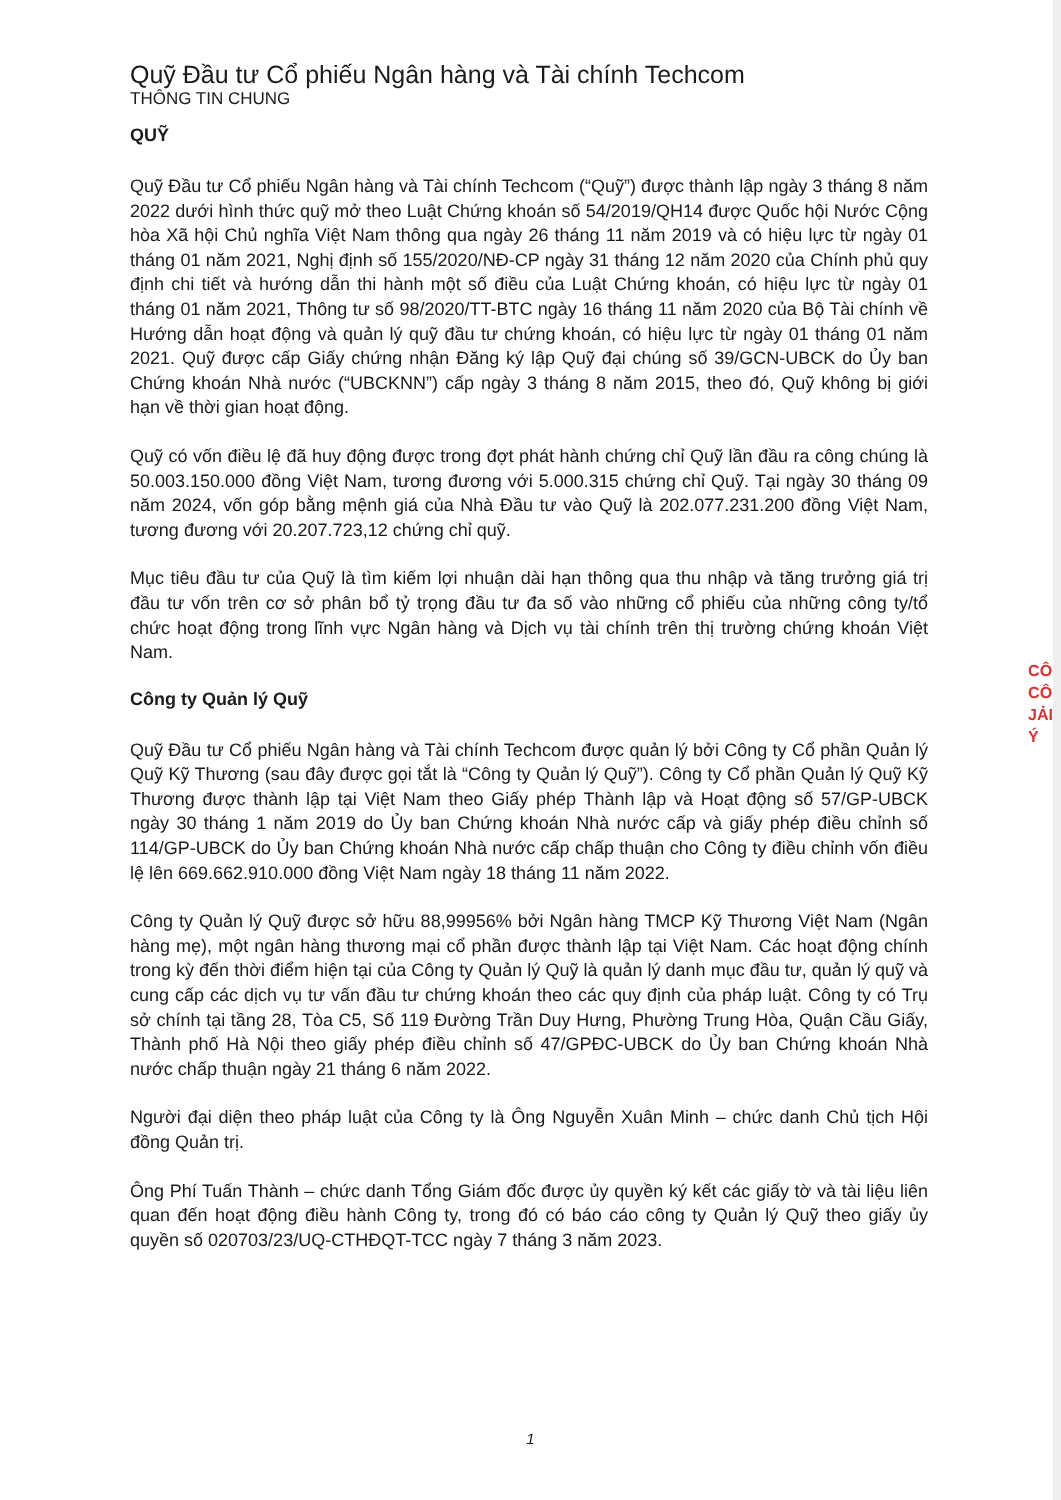Quỹ Đầu tư Cổ phiếu Ngân hàng và Tài chính Techcom
THÔNG TIN CHUNG
QUỸ
Quỹ Đầu tư Cổ phiếu Ngân hàng và Tài chính Techcom (“Quỹ”) được thành lập ngày 3 tháng 8 năm 2022 dưới hình thức quỹ mở theo Luật Chứng khoán số 54/2019/QH14 được Quốc hội Nước Cộng hòa Xã hội Chủ nghĩa Việt Nam thông qua ngày 26 tháng 11 năm 2019 và có hiệu lực từ ngày 01 tháng 01 năm 2021, Nghị định số 155/2020/NĐ-CP ngày 31 tháng 12 năm 2020 của Chính phủ quy định chi tiết và hướng dẫn thi hành một số điều của Luật Chứng khoán, có hiệu lực từ ngày 01 tháng 01 năm 2021, Thông tư số 98/2020/TT-BTC ngày 16 tháng 11 năm 2020 của Bộ Tài chính về Hướng dẫn hoạt động và quản lý quỹ đầu tư chứng khoán, có hiệu lực từ ngày 01 tháng 01 năm 2021. Quỹ được cấp Giấy chứng nhận Đăng ký lập Quỹ đại chúng số 39/GCN-UBCK do Ủy ban Chứng khoán Nhà nước (“UBCKNN”) cấp ngày 3 tháng 8 năm 2015, theo đó, Quỹ không bị giới hạn về thời gian hoạt động.
Quỹ có vốn điều lệ đã huy động được trong đợt phát hành chứng chỉ Quỹ lần đầu ra công chúng là 50.003.150.000 đồng Việt Nam, tương đương với 5.000.315 chứng chỉ Quỹ. Tại ngày 30 tháng 09 năm 2024, vốn góp bằng mệnh giá của Nhà Đầu tư vào Quỹ là 202.077.231.200 đồng Việt Nam, tương đương với 20.207.723,12 chứng chỉ quỹ.
Mục tiêu đầu tư của Quỹ là tìm kiếm lợi nhuận dài hạn thông qua thu nhập và tăng trưởng giá trị đầu tư vốn trên cơ sở phân bổ tỷ trọng đầu tư đa số vào những cổ phiếu của những công ty/tổ chức hoạt động trong lĩnh vực Ngân hàng và Dịch vụ tài chính trên thị trường chứng khoán Việt Nam.
Công ty Quản lý Quỹ
Quỹ Đầu tư Cổ phiếu Ngân hàng và Tài chính Techcom được quản lý bởi Công ty Cổ phần Quản lý Quỹ Kỹ Thương (sau đây được gọi tắt là “Công ty Quản lý Quỹ”). Công ty Cổ phần Quản lý Quỹ Kỹ Thương được thành lập tại Việt Nam theo Giấy phép Thành lập và Hoạt động số 57/GP-UBCK ngày 30 tháng 1 năm 2019 do Ủy ban Chứng khoán Nhà nước cấp và giấy phép điều chỉnh số 114/GP-UBCK do Ủy ban Chứng khoán Nhà nước cấp chấp thuận cho Công ty điều chỉnh vốn điều lệ lên 669.662.910.000 đồng Việt Nam ngày 18 tháng 11 năm 2022.
Công ty Quản lý Quỹ được sở hữu 88,99956% bởi Ngân hàng TMCP Kỹ Thương Việt Nam (Ngân hàng mẹ), một ngân hàng thương mại cổ phần được thành lập tại Việt Nam. Các hoạt động chính trong kỳ đến thời điểm hiện tại của Công ty Quản lý Quỹ là quản lý danh mục đầu tư, quản lý quỹ và cung cấp các dịch vụ tư vấn đầu tư chứng khoán theo các quy định của pháp luật. Công ty có Trụ sở chính tại tầng 28, Tòa C5, Số 119 Đường Trần Duy Hưng, Phường Trung Hòa, Quận Cầu Giấy, Thành phố Hà Nội theo giấy phép điều chỉnh số 47/GPĐC-UBCK do Ủy ban Chứng khoán Nhà nước chấp thuận ngày 21 tháng 6 năm 2022.
Người đại diện theo pháp luật của Công ty là Ông Nguyễn Xuân Minh – chức danh Chủ tịch Hội đồng Quản trị.
Ông Phí Tuấn Thành – chức danh Tổng Giám đốc được ủy quyền ký kết các giấy tờ và tài liệu liên quan đến hoạt động điều hành Công ty, trong đó có báo cáo công ty Quản lý Quỹ theo giấy ủy quyền số 020703/23/UQ-CTHĐQT-TCC ngày 7 tháng 3 năm 2023.
CÔ
CÔ
JẢI
Ý
1